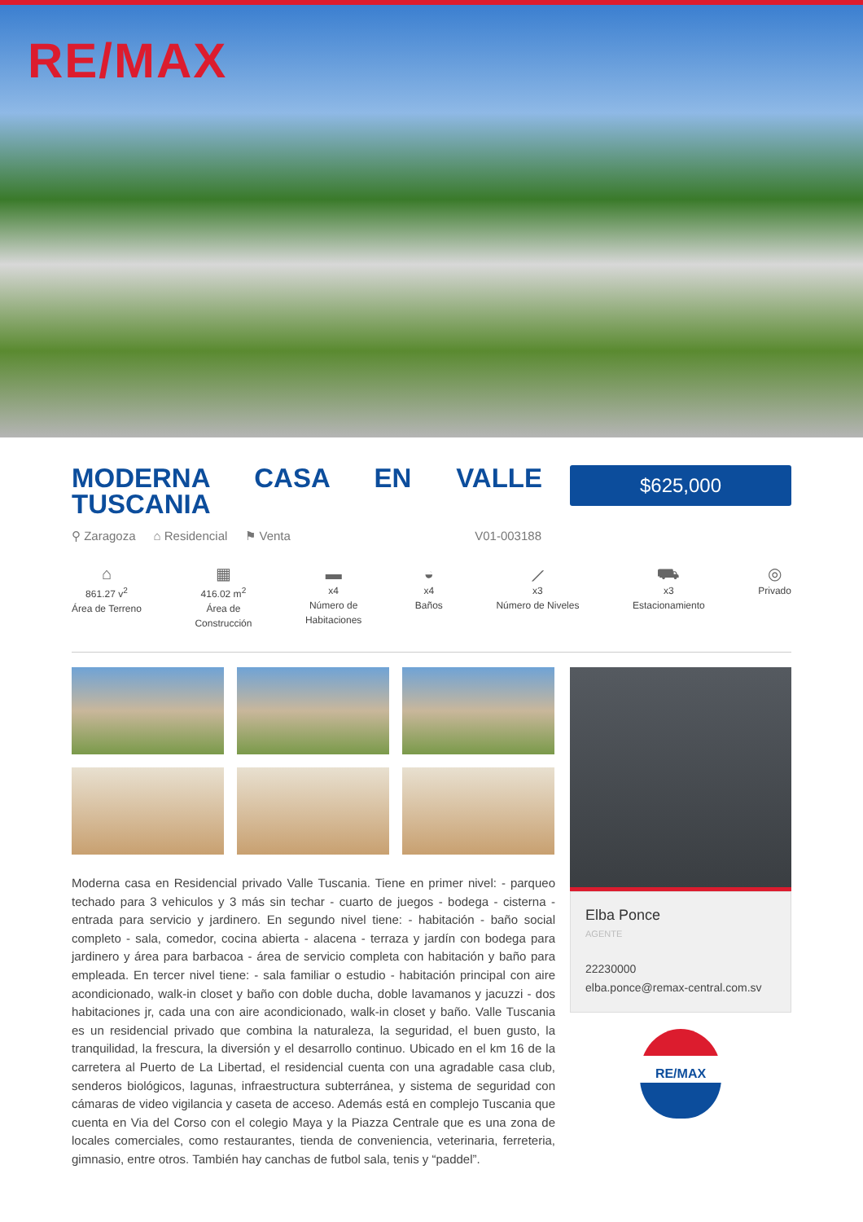RE/MAX
MODERNA CASA EN VALLE TUSCANIA
$625,000
⚲ Zaragoza ⌂ Residencial ⚑ Venta V01-003188
⌂
861.27 v<sup>2</sup>
Área de Terreno
▦
416.02 m<sup>2</sup>
Área de
Construcción
▬
x4
Número de
Habitaciones
◒
x4
Baños
⟋
x3
Número de Niveles
⛟
x3
Estacionamiento
◎
Privado
Moderna casa en Residencial privado Valle Tuscania. Tiene en primer nivel: - parqueo techado para 3 vehiculos y 3 más sin techar - cuarto de juegos - bodega - cisterna - entrada para servicio y jardinero. En segundo nivel tiene: - habitación - baño social completo - sala, comedor, cocina abierta - alacena - terraza y jardín con bodega para jardinero y área para barbacoa - área de servicio completa con habitación y baño para empleada. En tercer nivel tiene: - sala familiar o estudio - habitación principal con aire acondicionado, walk-in closet y baño con doble ducha, doble lavamanos y jacuzzi - dos habitaciones jr, cada una con aire acondicionado, walk-in closet y baño. Valle Tuscania es un residencial privado que combina la naturaleza, la seguridad, el buen gusto, la tranquilidad, la frescura, la diversión y el desarrollo continuo. Ubicado en el km 16 de la carretera al Puerto de La Libertad, el residencial cuenta con una agradable casa club, senderos biológicos, lagunas, infraestructura subterránea, y sistema de seguridad con cámaras de video vigilancia y caseta de acceso. Además está en complejo Tuscania que cuenta en Via del Corso con el colegio Maya y la Piazza Centrale que es una zona de locales comerciales, como restaurantes, tienda de conveniencia, veterinaria, ferreteria, gimnasio, entre otros. También hay canchas de futbol sala, tenis y “paddel”.
Elba Ponce
AGENTE
22230000
elba.ponce@remax-central.com.sv
RE/MAX